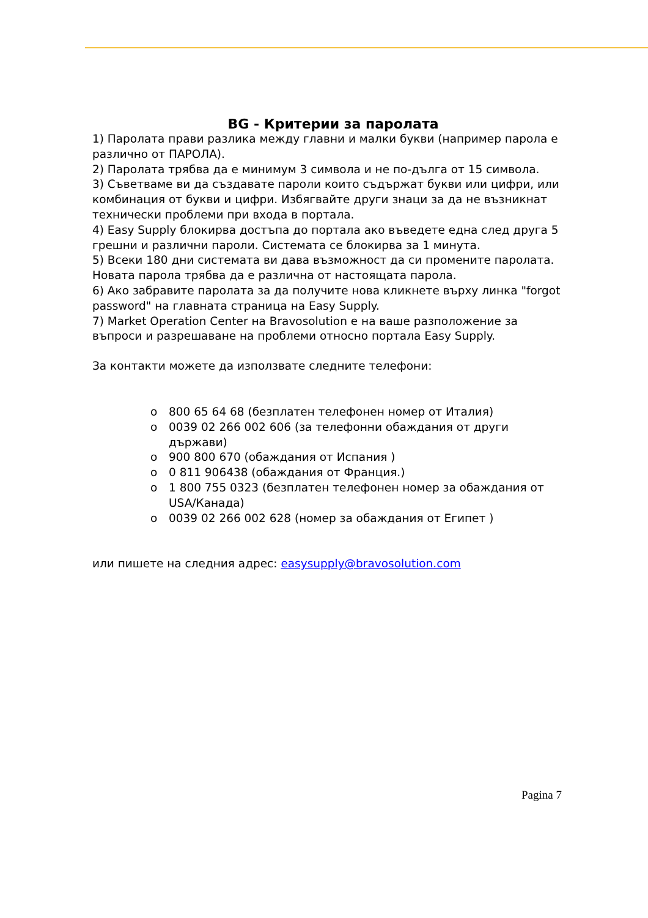BG - Критерии за паролата
1) Паролата прави разлика между главни и малки букви (например парола е различно от ПАРОЛА).
2) Паролата трябва да е минимум 3 символа и не по-дълга от 15 символа.
3) Съветваме ви да създавате пароли които съдържат букви или цифри, или комбинация от букви и цифри. Избягвайте други знаци за да не възникнат технически проблеми при входа в портала.
4) Easy Supply блокирва достъпа до портала ако въведете една след друга 5 грешни и различни пароли. Системата се блокирва за 1 минута.
5) Всеки 180 дни системата ви дава възможност да си промените паролата. Новата парола трябва да е различна от настоящата парола.
6) Ако забравите паролата за да получите нова кликнете върху линка "forgot password" на главната страница на Easy Supply.
7) Market Operation Center на Bravosolution е на ваше разположение за въпроси и разрешаване на проблеми относно портала Easy Supply.
За контакти можете да използвате следните телефони:
o 800 65 64 68 (безплатен телефонен номер от Италия)
o 0039 02 266 002 606 (за телефонни обаждания от други държави)
o 900 800 670 (обаждания от Испания )
o 0 811 906438 (обаждания от Франция.)
o 1 800 755 0323 (безплатен телефонен номер за обаждания от USA/Канада)
o 0039 02 266 002 628 (номер за обаждания от Египет )
или пишете на следния адрес: easysupply@bravosolution.com
Pagina 7